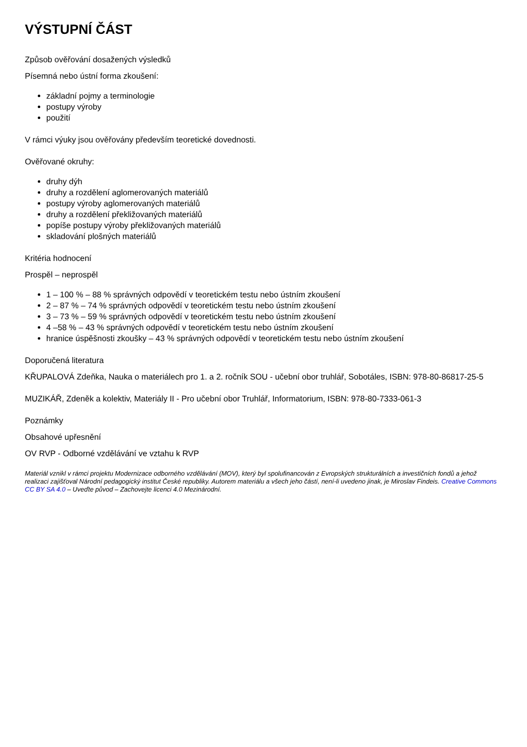VÝSTUPNÍ ČÁST
Způsob ověřování dosažených výsledků
Písemná nebo ústní forma zkoušení:
základní pojmy a terminologie
postupy výroby
použití
V rámci výuky jsou ověřovány především teoretické dovednosti.
Ověřované okruhy:
druhy dýh
druhy a rozdělení aglomerovaných materiálů
postupy výroby aglomerovaných materiálů
druhy a rozdělení překližovaných materiálů
popíše postupy výroby překližovaných materiálů
skladování plošných materiálů
Kritéria hodnocení
Prospěl – neprospěl
1 – 100 % – 88 % správných odpovědí v teoretickém testu nebo ústním zkoušení
2 – 87 % – 74 % správných odpovědí v teoretickém testu nebo ústním zkoušení
3 – 73 % – 59 % správných odpovědí v teoretickém testu nebo ústním zkoušení
4 –58 % – 43 % správných odpovědí v teoretickém testu nebo ústním zkoušení
hranice úspěšnosti zkoušky – 43 % správných odpovědí v teoretickém testu nebo ústním zkoušení
Doporučená literatura
KŘUPALOVÁ Zdeňka, Nauka o materiálech pro 1. a 2. ročník SOU - učební obor truhlář, Sobotáles, ISBN: 978-80-86817-25-5
MUZIKÁŘ, Zdeněk a kolektiv, Materiály II - Pro učební obor Truhlář, Informatorium, ISBN: 978-80-7333-061-3
Poznámky
Obsahové upřesnění
OV RVP - Odborné vzdělávání ve vztahu k RVP
Materiál vznikl v rámci projektu Modernizace odborného vzdělávání (MOV), který byl spolufinancován z Evropských strukturálních a investičních fondů a jehož realizaci zajišťoval Národní pedagogický institut České republiky. Autorem materiálu a všech jeho částí, není-li uvedeno jinak, je Miroslav Findeis. Creative Commons CC BY SA 4.0 – Uveďte původ – Zachovejte licenci 4.0 Mezinárodní.